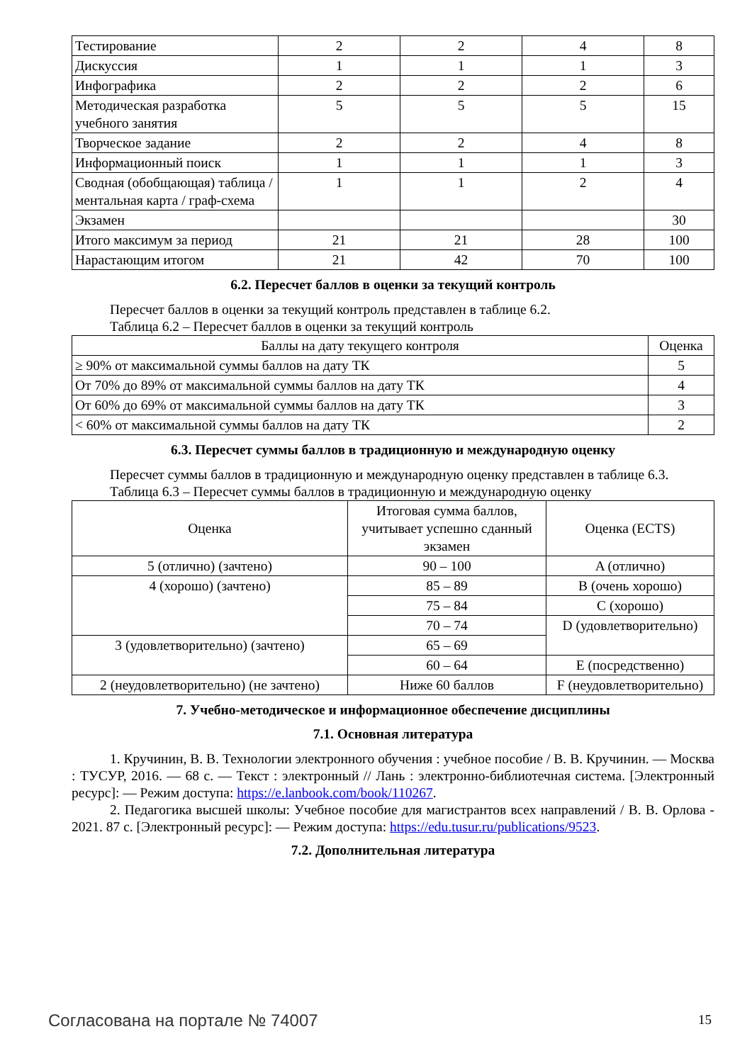| Тестирование | 2 | 2 | 4 | 8 |
| Дискуссия | 1 | 1 | 1 | 3 |
| Инфографика | 2 | 2 | 2 | 6 |
| Методическая разработка учебного занятия | 5 | 5 | 5 | 15 |
| Творческое задание | 2 | 2 | 4 | 8 |
| Информационный поиск | 1 | 1 | 1 | 3 |
| Сводная (обобщающая) таблица / ментальная карта / граф-схема | 1 | 1 | 2 | 4 |
| Экзамен | | | | 30 |
| Итого максимум за период | 21 | 21 | 28 | 100 |
| Нарастающим итогом | 21 | 42 | 70 | 100 |
6.2. Пересчет баллов в оценки за текущий контроль
Пересчет баллов в оценки за текущий контроль представлен в таблице 6.2.
Таблица 6.2 – Пересчет баллов в оценки за текущий контроль
| Баллы на дату текущего контроля | Оценка |
| --- | --- |
| ≥ 90% от максимальной суммы баллов на дату ТК | 5 |
| От 70% до 89% от максимальной суммы баллов на дату ТК | 4 |
| От 60% до 69% от максимальной суммы баллов на дату ТК | 3 |
| < 60% от максимальной суммы баллов на дату ТК | 2 |
6.3. Пересчет суммы баллов в традиционную и международную оценку
Пересчет суммы баллов в традиционную и международную оценку представлен в таблице 6.3.
Таблица 6.3 – Пересчет суммы баллов в традиционную и международную оценку
| Оценка | Итоговая сумма баллов, учитывает успешно сданный экзамен | Оценка (ECTS) |
| --- | --- | --- |
| 5 (отлично) (зачтено) | 90 – 100 | A (отлично) |
| 4 (хорошо) (зачтено) | 85 – 89 | B (очень хорошо) |
| | 75 – 84 | C (хорошо) |
| | 70 – 74 | D (удовлетворительно) |
| 3 (удовлетворительно) (зачтено) | 65 – 69 | |
| | 60 – 64 | E (посредственно) |
| 2 (неудовлетворительно) (не зачтено) | Ниже 60 баллов | F (неудовлетворительно) |
7. Учебно-методическое и информационное обеспечение дисциплины
7.1. Основная литература
1. Кручинин, В. В. Технологии электронного обучения : учебное пособие / В. В. Кручинин. — Москва : ТУСУР, 2016. — 68 с. — Текст : электронный // Лань : электронно-библиотечная система. [Электронный ресурс]: — Режим доступа: https://e.lanbook.com/book/110267.
2. Педагогика высшей школы: Учебное пособие для магистрантов всех направлений / В. В. Орлова - 2021. 87 с. [Электронный ресурс]: — Режим доступа: https://edu.tusur.ru/publications/9523.
7.2. Дополнительная литература
Согласована на портале № 74007 15